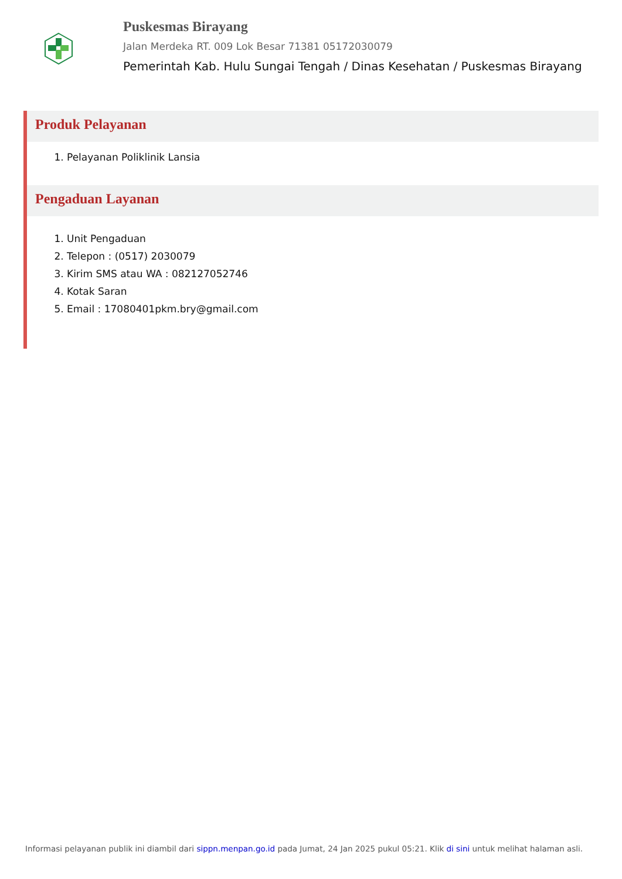Puskesmas Birayang
Jalan Merdeka RT. 009 Lok Besar 71381 05172030079
Pemerintah Kab. Hulu Sungai Tengah / Dinas Kesehatan / Puskesmas Birayang
Produk Pelayanan
1. Pelayanan Poliklinik Lansia
Pengaduan Layanan
1. Unit Pengaduan
2. Telepon : (0517) 2030079
3. Kirim SMS atau WA : 082127052746
4. Kotak Saran
5. Email : 17080401pkm.bry@gmail.com
Informasi pelayanan publik ini diambil dari sippn.menpan.go.id pada Jumat, 24 Jan 2025 pukul 05:21. Klik di sini untuk melihat halaman asli.